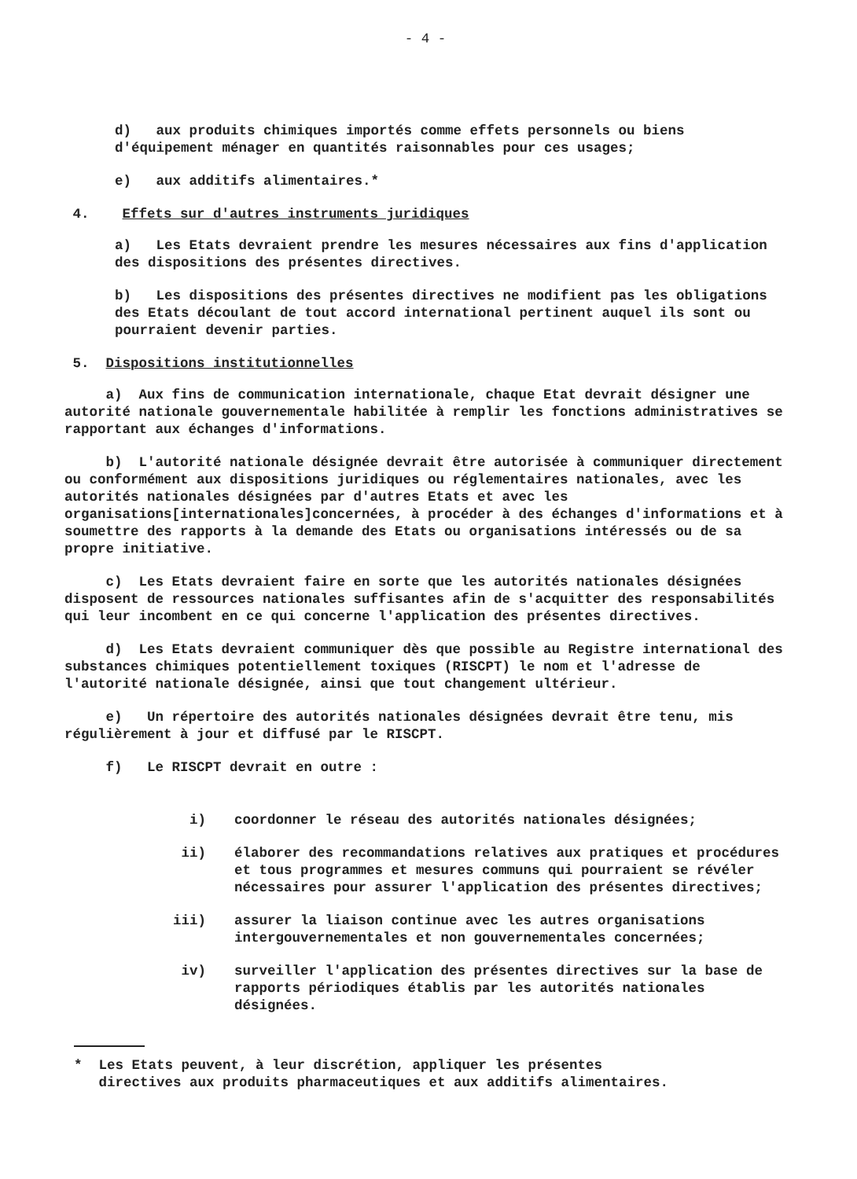- 4 -
d) aux produits chimiques importés comme effets personnels ou biens d'équipement ménager en quantités raisonnables pour ces usages;
e) aux additifs alimentaires.*
4. Effets sur d'autres instruments juridiques
a) Les Etats devraient prendre les mesures nécessaires aux fins d'application des dispositions des présentes directives.
b) Les dispositions des présentes directives ne modifient pas les obligations des Etats découlant de tout accord international pertinent auquel ils sont ou pourraient devenir parties.
5. Dispositions institutionnelles
a) Aux fins de communication internationale, chaque Etat devrait désigner une autorité nationale gouvernementale habilitée à remplir les fonctions administratives se rapportant aux échanges d'informations.
b) L'autorité nationale désignée devrait être autorisée à communiquer directement ou conformément aux dispositions juridiques ou réglementaires nationales, avec les autorités nationales désignées par d'autres Etats et avec les organisations[internationales]concernées, à procéder à des échanges d'informations et à soumettre des rapports à la demande des Etats ou organisations intéressés ou de sa propre initiative.
c) Les Etats devraient faire en sorte que les autorités nationales désignées disposent de ressources nationales suffisantes afin de s'acquitter des responsabilités qui leur incombent en ce qui concerne l'application des présentes directives.
d) Les Etats devraient communiquer dès que possible au Registre international des substances chimiques potentiellement toxiques (RISCPT) le nom et l'adresse de l'autorité nationale désignée, ainsi que tout changement ultérieur.
e) Un répertoire des autorités nationales désignées devrait être tenu, mis régulièrement à jour et diffusé par le RISCPT.
f) Le RISCPT devrait en outre :
i) coordonner le réseau des autorités nationales désignées;
ii) élaborer des recommandations relatives aux pratiques et procédures et tous programmes et mesures communs qui pourraient se révéler nécessaires pour assurer l'application des présentes directives;
iii) assurer la liaison continue avec les autres organisations intergouvernementales et non gouvernementales concernées;
iv) surveiller l'application des présentes directives sur la base de rapports périodiques établis par les autorités nationales désignées.
* Les Etats peuvent, à leur discrétion, appliquer les présentes
directives aux produits pharmaceutiques et aux additifs alimentaires.